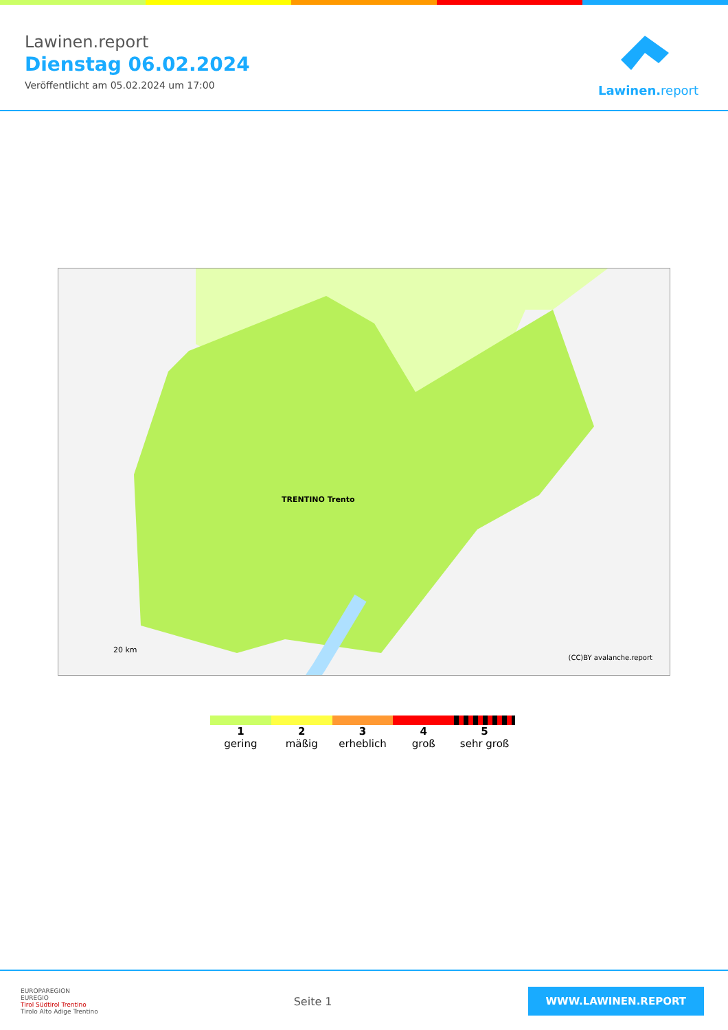Lawinen.report
Dienstag 06.02.2024
Veröffentlicht am 05.02.2024 um 17:00
Lawinen.report
TRENTINO Trento
20 km
(CC)BY avalanche.report
1
gering
2
mäßig
3
erheblich
4
groß
5
sehr groß
EUROPAREGION
EUREGIO
Tirol Südtirol Trentino
Tirolo Alto Adige Trentino
Seite 1
WWW.LAWINEN.REPORT